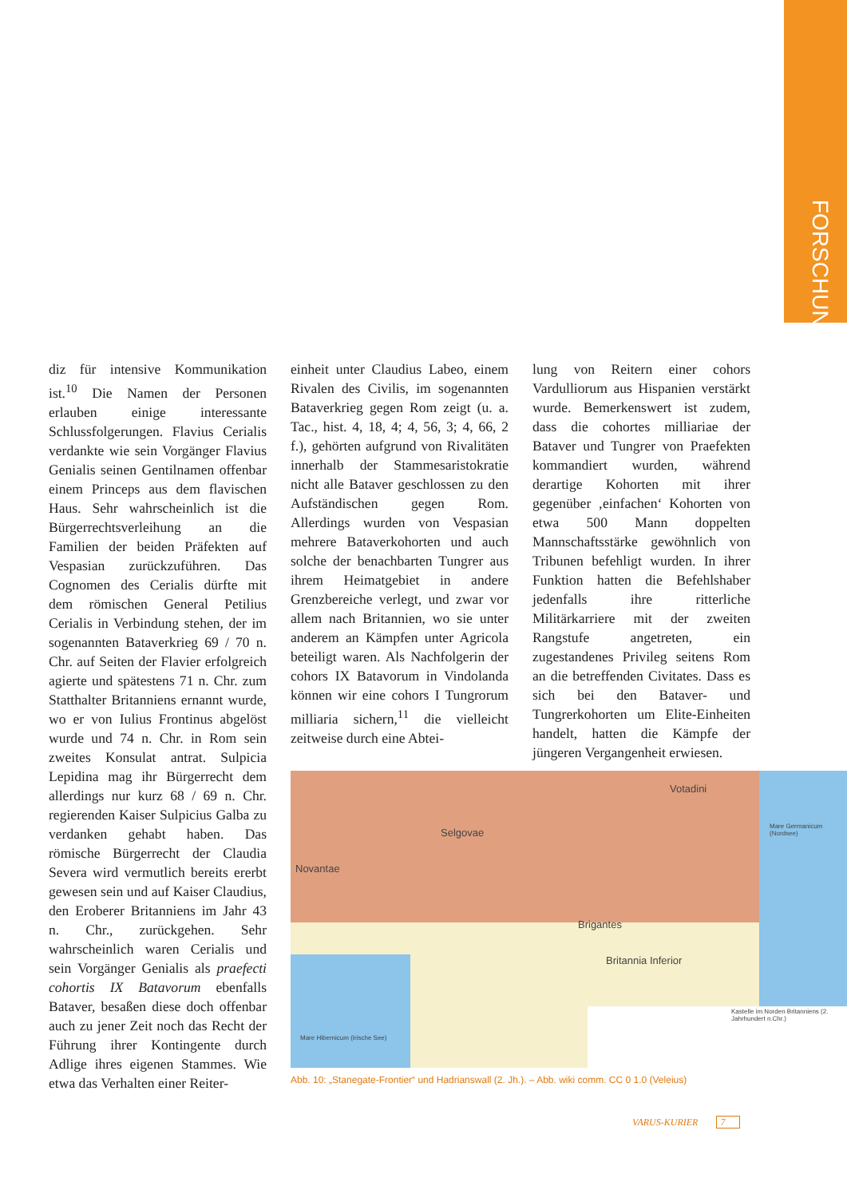FORSCHUNG
diz für intensive Kommunikation ist.<sup>10</sup> Die Namen der Personen erlauben einige interessante Schlussfolgerungen. Flavius Cerialis verdankte wie sein Vorgänger Flavius Genialis seinen Gentilnamen offenbar einem Princeps aus dem flavischen Haus. Sehr wahrscheinlich ist die Bürgerrechtsverleihung an die Familien der beiden Präfekten auf Vespasian zurückzuführen. Das Cognomen des Cerialis dürfte mit dem römischen General Petilius Cerialis in Verbindung stehen, der im sogenannten Bataverkrieg 69 / 70 n. Chr. auf Seiten der Flavier erfolgreich agierte und spätestens 71 n. Chr. zum Statthalter Britanniens ernannt wurde, wo er von Iulius Frontinus abgelöst wurde und 74 n. Chr. in Rom sein zweites Konsulat antrat. Sulpicia Lepidina mag ihr Bürgerrecht dem allerdings nur kurz 68 / 69 n. Chr. regierenden Kaiser Sulpicius Galba zu verdanken gehabt haben. Das römische Bürgerrecht der Claudia Severa wird vermutlich bereits ererbt gewesen sein und auf Kaiser Claudius, den Eroberer Britanniens im Jahr 43 n. Chr., zurückgehen. Sehr wahrscheinlich waren Cerialis und sein Vorgänger Genialis als praefecti cohortis IX Batavorum ebenfalls Bataver, besaßen diese doch offenbar auch zu jener Zeit noch das Recht der Führung ihrer Kontingente durch Adlige ihres eigenen Stammes. Wie etwa das Verhalten einer Reiter-
einheit unter Claudius Labeo, einem Rivalen des Civilis, im sogenannten Bataverkrieg gegen Rom zeigt (u. a. Tac., hist. 4, 18, 4; 4, 56, 3; 4, 66, 2 f.), gehörten aufgrund von Rivalitäten innerhalb der Stammesaristokratie nicht alle Bataver geschlossen zu den Aufständischen gegen Rom. Allerdings wurden von Vespasian mehrere Bataverkohorten und auch solche der benachbarten Tungrer aus ihrem Heimatgebiet in andere Grenzbereiche verlegt, und zwar vor allem nach Britannien, wo sie unter anderem an Kämpfen unter Agricola beteiligt waren. Als Nachfolgerin der cohors IX Batavorum in Vindolanda können wir eine cohors I Tungrorum milliaria sichern,<sup>11</sup> die vielleicht zeitweise durch eine Abtei-
lung von Reitern einer cohors Vardulliorum aus Hispanien verstärkt wurde. Bemerkenswert ist zudem, dass die cohortes milliariae der Bataver und Tungrer von Praefekten kommandiert wurden, während derartige Kohorten mit ihrer gegenüber ‚einfachen‘ Kohorten von etwa 500 Mann doppelten Mannschaftsstärke gewöhnlich von Tribunen befehligt wurden. In ihrer Funktion hatten die Befehlshaber jedenfalls ihre ritterliche Militärkarriere mit der zweiten Rangstufe angetreten, ein zugestandenes Privileg seitens Rom an die betreffenden Civitates. Dass es sich bei den Bataver- und Tungrerkohorten um Elite-Einheiten handelt, hatten die Kämpfe der jüngeren Vergangenheit erwiesen.
Votadini
Selgovae
Novantae
Brigantes
Britannia Inferior
Mare Germanicum (Nordsee)
Mare Hibernicum (Irische See)
Kastelle im Norden Britanniens (2. Jahrhundert n.Chr.)
Abb. 10: „Stanegate-Frontier“ und Hadrianswall (2. Jh.). – Abb. wiki comm. CC 0 1.0 (Veleius)
VARUS-KURIER 7